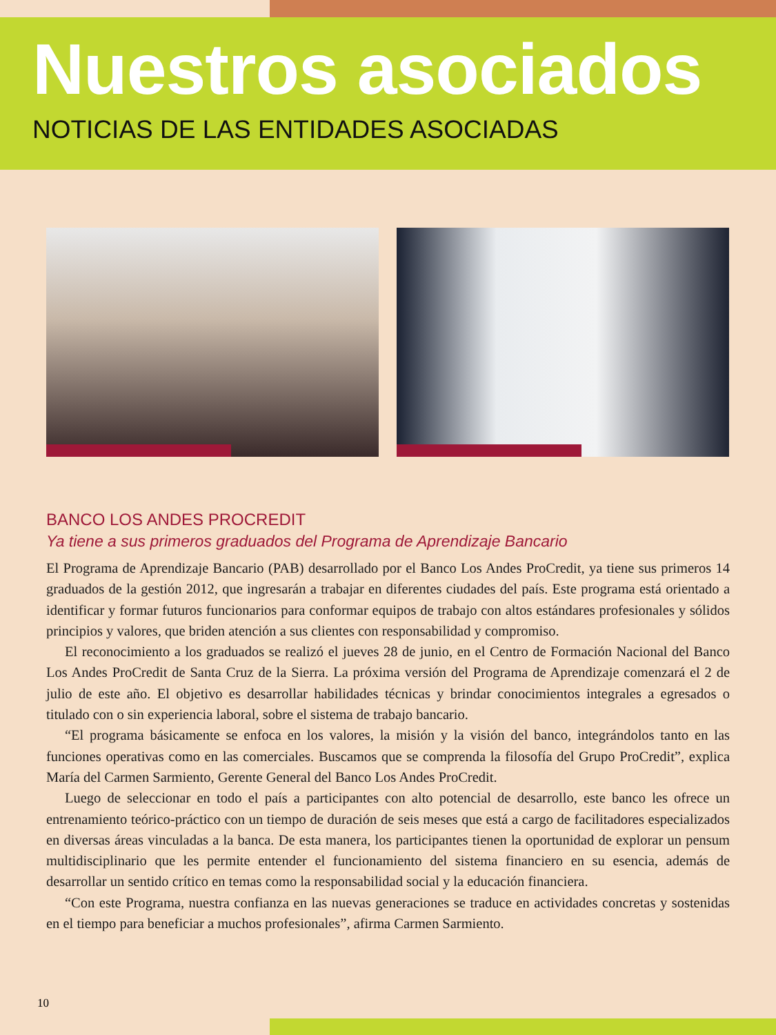Nuestros asociados
NOTICIAS DE LAS ENTIDADES ASOCIADAS
BANCO LOS ANDES PROCREDIT
Ya tiene a sus primeros graduados del Programa de Aprendizaje Bancario
El Programa de Aprendizaje Bancario (PAB) desarrollado por el Banco Los Andes ProCredit, ya tiene sus primeros 14 graduados de la gestión 2012, que ingresarán a trabajar en diferentes ciudades del país. Este programa está orientado a identificar y formar futuros funcionarios para conformar equipos de trabajo con altos estándares profesionales y sólidos principios y valores, que briden atención a sus clientes con responsabilidad y compromiso.
El reconocimiento a los graduados se realizó el jueves 28 de junio, en el Centro de Formación Nacional del Banco Los Andes ProCredit de Santa Cruz de la Sierra. La próxima versión del Programa de Aprendizaje comenzará el 2 de julio de este año. El objetivo es desarrollar habilidades técnicas y brindar conocimientos integrales a egresados o titulado con o sin experiencia laboral, sobre el sistema de trabajo bancario.
“El programa básicamente se enfoca en los valores, la misión y la visión del banco, integrándolos tanto en las funciones operativas como en las comerciales. Buscamos que se comprenda la filosofía del Grupo ProCredit”, explica María del Carmen Sarmiento, Gerente General del Banco Los Andes ProCredit.
Luego de seleccionar en todo el país a participantes con alto potencial de desarrollo, este banco les ofrece un entrenamiento teórico-práctico con un tiempo de duración de seis meses que está a cargo de facilitadores especializados en diversas áreas vinculadas a la banca. De esta manera, los participantes tienen la oportunidad de explorar un pensum multidisciplinario que les permite entender el funcionamiento del sistema financiero en su esencia, además de desarrollar un sentido crítico en temas como la responsabilidad social y la educación financiera.
“Con este Programa, nuestra confianza en las nuevas generaciones se traduce en actividades concretas y sostenidas en el tiempo para beneficiar a muchos profesionales”, afirma Carmen Sarmiento.
10